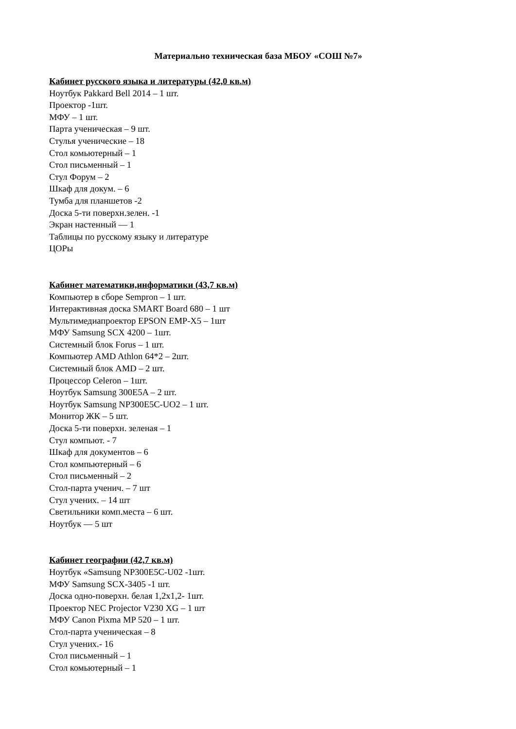Материально техническая база МБОУ «СОШ №7»
Кабинет русского языка и литературы (42,0 кв.м)
Ноутбук Pakkard Bell 2014 – 1 шт.
Проектор -1шт.
МФУ – 1 шт.
Парта ученическая – 9 шт.
Стулья ученические – 18
Стол комьютерный – 1
Стол письменный – 1
Стул Форум – 2
Шкаф для докум. – 6
Тумба для планшетов -2
Доска 5-ти поверхн.зелен. -1
Экран настенный — 1
Таблицы по русскому языку и литературе
ЦОРы
Кабинет математики,информатики (43,7 кв.м)
Компьютер в сборе Sempron – 1 шт.
Интерактивная доска SMART Board 680 – 1 шт
Мультимедиапроектор EPSON EMP-X5 – 1шт
МФУ Samsung SCX 4200 – 1шт.
Системный блок Forus – 1 шт.
Компьютер AMD Athlon 64*2 – 2шт.
Системный блок AMD – 2 шт.
Процессор Celeron – 1шт.
Ноутбук Samsung 300E5A – 2 шт.
Ноутбук Samsung NP300E5C-UO2 – 1 шт.
Монитор ЖК – 5 шт.
Доска 5-ти поверхн. зеленая – 1
Стул компьют. - 7
Шкаф для документов – 6
Стол компьютерный – 6
Стол письменный – 2
Стол-парта ученич. – 7 шт
Стул учених. – 14 шт
Светильники комп.места – 6 шт.
Ноутбук — 5 шт
Кабинет географии (42,7 кв.м)
Ноутбук «Samsung NP300E5C-U02 -1шт.
МФУ Samsung SCX-3405 -1 шт.
Доска одно-поверхн. белая 1,2х1,2- 1шт.
Проектор NEC Projector V230 XG – 1 шт
МФУ Canon Pixma MP 520 – 1 шт.
Стол-парта ученическая – 8
Стул учених.- 16
Стол письменный – 1
Стол комьютерный – 1